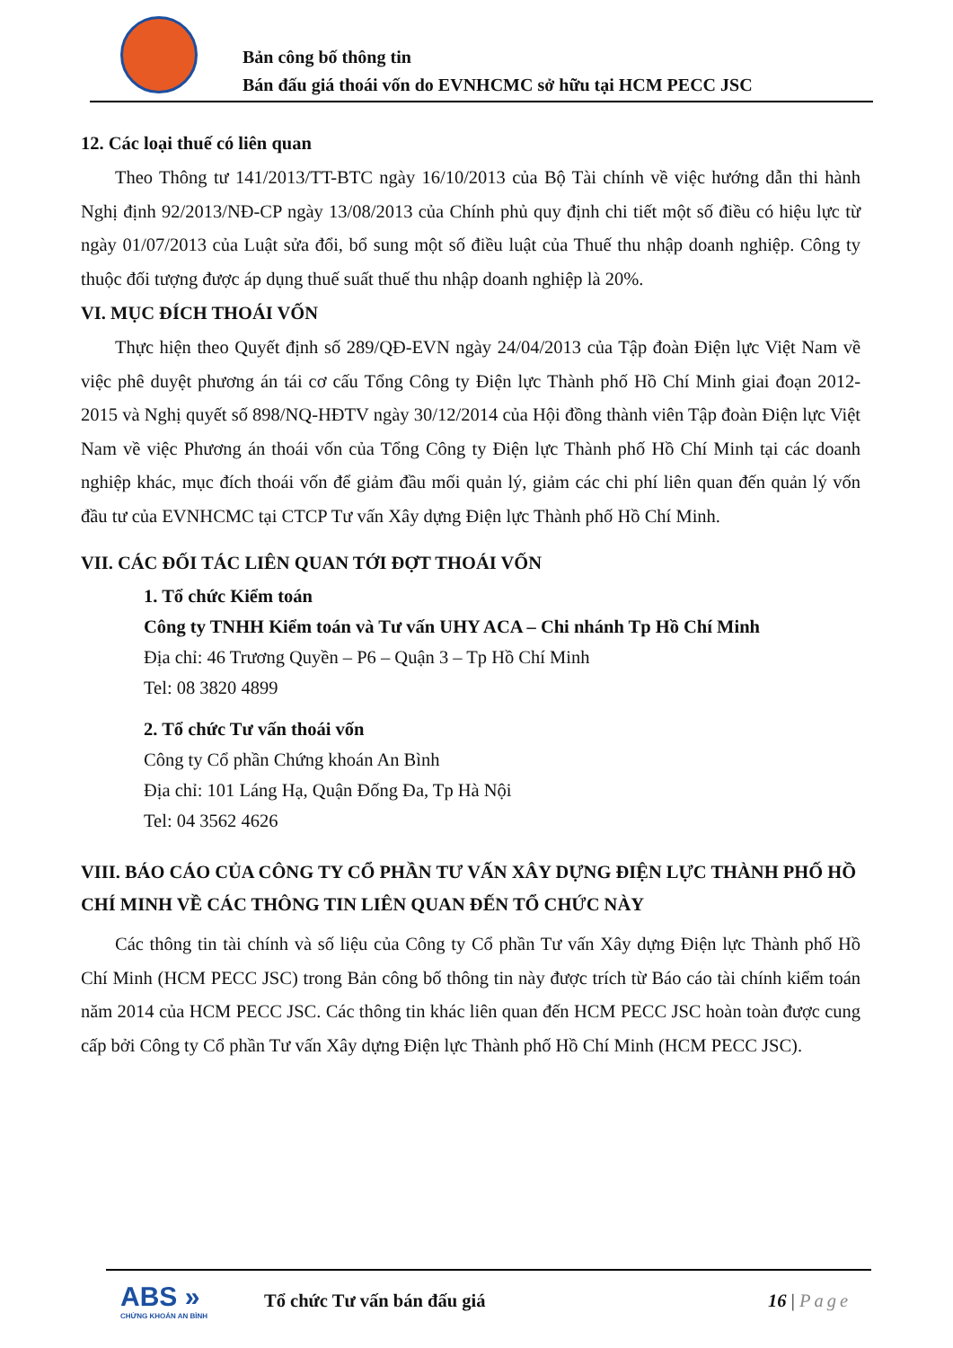Bản công bố thông tin
Bán đấu giá thoái vốn do EVNHCMC sở hữu tại HCM PECC JSC
12. Các loại thuế có liên quan
Theo Thông tư 141/2013/TT-BTC ngày 16/10/2013 của Bộ Tài chính về việc hướng dẫn thi hành Nghị định 92/2013/NĐ-CP ngày 13/08/2013 của Chính phủ quy định chi tiết một số điều có hiệu lực từ ngày 01/07/2013 của Luật sửa đổi, bổ sung một số điều luật của Thuế thu nhập doanh nghiệp. Công ty thuộc đối tượng được áp dụng thuế suất thuế thu nhập doanh nghiệp là 20%.
VI. MỤC ĐÍCH THOÁI VỐN
Thực hiện theo Quyết định số 289/QĐ-EVN ngày 24/04/2013 của Tập đoàn Điện lực Việt Nam về việc phê duyệt phương án tái cơ cấu Tổng Công ty Điện lực Thành phố Hồ Chí Minh giai đoạn 2012-2015 và Nghị quyết số 898/NQ-HĐTV ngày 30/12/2014 của Hội đồng thành viên Tập đoàn Điện lực Việt Nam về việc Phương án thoái vốn của Tổng Công ty Điện lực Thành phố Hồ Chí Minh tại các doanh nghiệp khác, mục đích thoái vốn để giảm đầu mối quản lý, giảm các chi phí liên quan đến quản lý vốn đầu tư của EVNHCMC tại CTCP Tư vấn Xây dựng Điện lực Thành phố Hồ Chí Minh.
VII. CÁC ĐỐI TÁC LIÊN QUAN TỚI ĐỢT THOÁI VỐN
1. Tổ chức Kiểm toán
Công ty TNHH Kiểm toán và Tư vấn UHY ACA – Chi nhánh Tp Hồ Chí Minh
Địa chỉ: 46 Trương Quyền – P6 – Quận 3 – Tp Hồ Chí Minh
Tel: 08 3820 4899
2. Tổ chức Tư vấn thoái vốn
Công ty Cổ phần Chứng khoán An Bình
Địa chỉ: 101 Láng Hạ, Quận Đống Đa, Tp Hà Nội
Tel: 04 3562 4626
VIII. BÁO CÁO CỦA CÔNG TY CỔ PHẦN TƯ VẤN XÂY DỰNG ĐIỆN LỰC THÀNH PHỐ HỒ CHÍ MINH VỀ CÁC THÔNG TIN LIÊN QUAN ĐẾN TỔ CHỨC NÀY
Các thông tin tài chính và số liệu của Công ty Cổ phần Tư vấn Xây dựng Điện lực Thành phố Hồ Chí Minh (HCM PECC JSC) trong Bản công bố thông tin này được trích từ Báo cáo tài chính kiểm toán năm 2014 của HCM PECC JSC. Các thông tin khác liên quan đến HCM PECC JSC hoàn toàn được cung cấp bởi Công ty Cổ phần Tư vấn Xây dựng Điện lực Thành phố Hồ Chí Minh (HCM PECC JSC).
ABS »
CHỨNG KHOÁN AN BÌNH
Tổ chức Tư vấn bán đấu giá 16 | Page